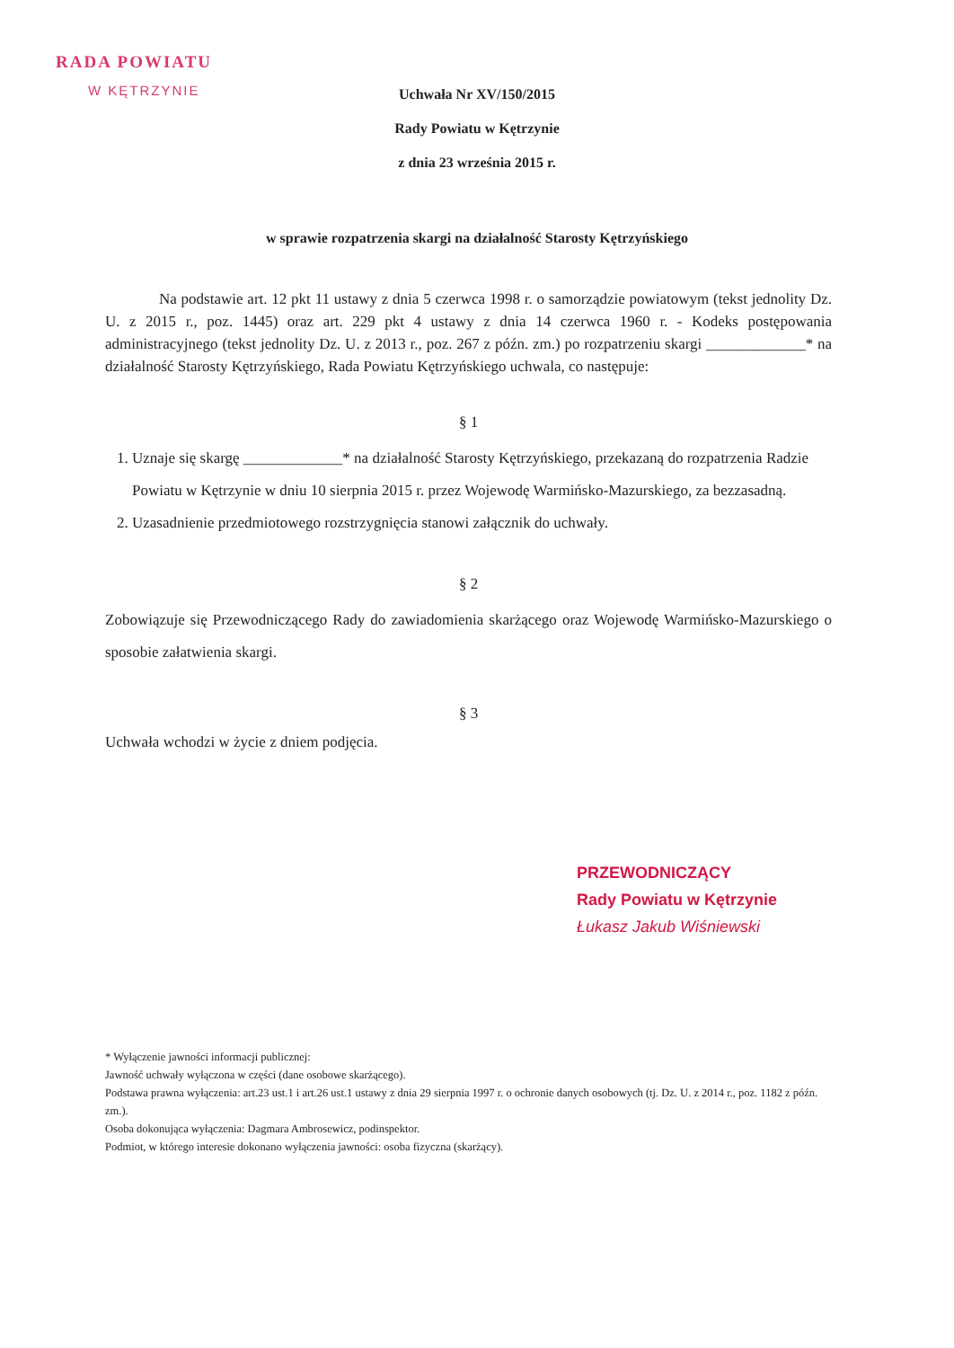RADA POWIATU
W KĘTRZYNIE
Uchwała Nr XV/150/2015
Rady Powiatu w Kętrzynie
z dnia 23 września 2015 r.
w sprawie rozpatrzenia skargi na działalność Starosty Kętrzyńskiego
Na podstawie art. 12 pkt 11 ustawy z dnia 5 czerwca 1998 r. o samorządzie powiatowym (tekst jednolity Dz. U. z 2015 r., poz. 1445) oraz art. 229 pkt 4 ustawy z dnia 14 czerwca 1960 r. - Kodeks postępowania administracyjnego (tekst jednolity Dz. U. z 2013 r., poz. 267 z późn. zm.) po rozpatrzeniu skargi _____________* na działalność Starosty Kętrzyńskiego, Rada Powiatu Kętrzyńskiego uchwala, co następuje:
§ 1
1. Uznaje się skargę _____________* na działalność Starosty Kętrzyńskiego, przekazaną do rozpatrzenia Radzie Powiatu w Kętrzynie w dniu 10 sierpnia 2015 r. przez Wojewodę Warmińsko-Mazurskiego, za bezzasadną.
2. Uzasadnienie przedmiotowego rozstrzygnięcia stanowi załącznik do uchwały.
§ 2
Zobowiązuje się Przewodniczącego Rady do zawiadomienia skarżącego oraz Wojewodę Warmińsko-Mazurskiego o sposobie załatwienia skargi.
§ 3
Uchwała wchodzi w życie z dniem podjęcia.
PRZEWODNICZĄCY
Rady Powiatu w Kętrzynie
Łukasz Jakub Wiśniewski
* Wyłączenie jawności informacji publicznej:
Jawność uchwały wyłączona w części (dane osobowe skarżącego).
Podstawa prawna wyłączenia: art.23 ust.1 i art.26 ust.1 ustawy z dnia 29 sierpnia 1997 r. o ochronie danych osobowych (tj. Dz. U. z 2014 r., poz. 1182 z późn. zm.).
Osoba dokonująca wyłączenia: Dagmara Ambrosewicz, podinspektor.
Podmiot, w którego interesie dokonano wyłączenia jawności: osoba fizyczna (skarżący).